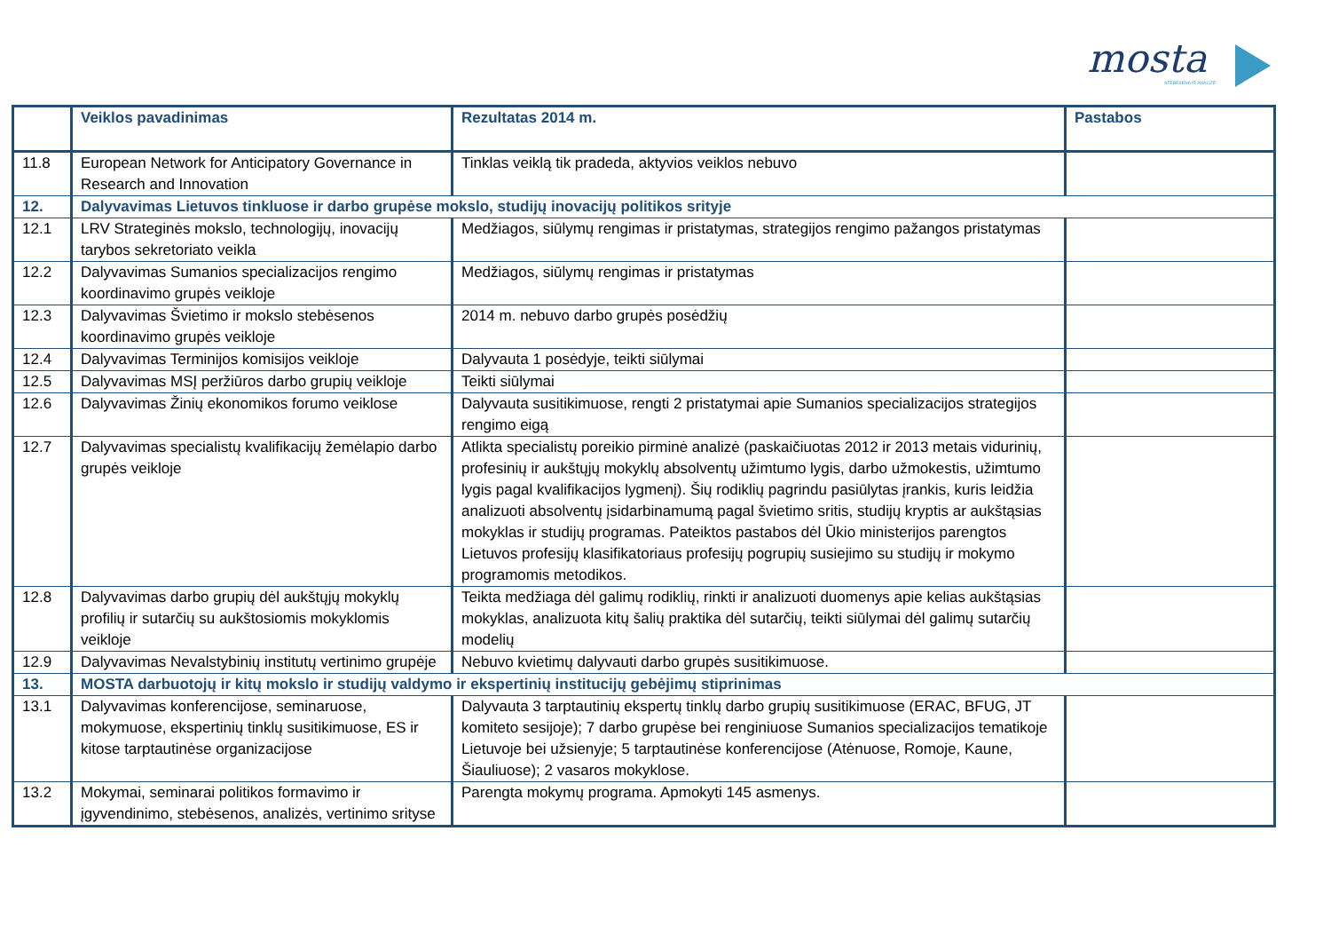mosta
STEBĖSENA IR ANALIZĖ
| | Veiklos pavadinimas | Rezultatas 2014 m. | Pastabos |
| --- | --- | --- | --- |
| 11.8 | European Network for Anticipatory Governance in Research and Innovation | Tinklas veiklą tik pradeda, aktyvios veiklos nebuvo | |
| 12. | Dalyvavimas Lietuvos tinkluose ir darbo grupėse mokslo, studijų inovacijų politikos srityje | | |
| 12.1 | LRV Strateginės mokslo, technologijų, inovacijų tarybos sekretoriato veikla | Medžiagos, siūlymų rengimas ir pristatymas, strategijos rengimo pažangos pristatymas | |
| 12.2 | Dalyvavimas Sumanios specializacijos rengimo koordinavimo grupės veikloje | Medžiagos, siūlymų rengimas ir pristatymas | |
| 12.3 | Dalyvavimas Švietimo ir mokslo stebėsenos koordinavimo grupės veikloje | 2014 m. nebuvo darbo grupės posėdžių | |
| 12.4 | Dalyvavimas Terminijos komisijos veikloje | Dalyvauta 1 posėdyje, teikti siūlymai | |
| 12.5 | Dalyvavimas MSĮ peržiūros darbo grupių veikloje | Teikti siūlymai | |
| 12.6 | Dalyvavimas Žinių ekonomikos forumo veiklose | Dalyvauta susitikimuose, rengti 2 pristatymai apie Sumanios specializacijos strategijos rengimo eigą | |
| 12.7 | Dalyvavimas specialistų kvalifikacijų žemėlapio darbo grupės veikloje | Atlikta specialistų poreikio pirminė analizė (paskaičiuotas 2012 ir 2013 metais vidurinių, profesinių ir aukštųjų mokyklų absolventų užimtumo lygis, darbo užmokestis, užimtumo lygis pagal kvalifikacijos lygmenį). Šių rodiklių pagrindu pasiūlytas įrankis, kuris leidžia analizuoti absolventų įsidarbinamumą pagal švietimo sritis, studijų kryptis ar aukštąsias mokyklas ir studijų programas. Pateiktos pastabos dėl Ūkio ministerijos parengtos Lietuvos profesijų klasifikatoriaus profesijų pogrupių susiejimo su studijų ir mokymo programomis metodikos. | |
| 12.8 | Dalyvavimas darbo grupių dėl aukštųjų mokyklų profilių ir sutarčių su aukštosiomis mokyklomis veikloje | Teikta medžiaga dėl galimų rodiklių, rinkti ir analizuoti duomenys apie kelias aukštąsias mokyklas, analizuota kitų šalių praktika dėl sutarčių, teikti siūlymai dėl galimų sutarčių modelių | |
| 12.9 | Dalyvavimas Nevalstybinių institutų vertinimo grupėje | Nebuvo kvietimų dalyvauti darbo grupės susitikimuose. | |
| 13. | MOSTA darbuotojų ir kitų mokslo ir studijų valdymo ir ekspertinių institucijų gebėjimų stiprinimas | | |
| 13.1 | Dalyvavimas konferencijose, seminaruose, mokymuose, ekspertinių tinklų susitikimuose, ES ir kitose tarptautinėse organizacijose | Dalyvauta 3 tarptautinių ekspertų tinklų darbo grupių susitikimuose (ERAC, BFUG, JT komiteto sesijoje); 7 darbo grupėse bei renginiuose Sumanios specializacijos tematikoje Lietuvoje bei užsienyje; 5 tarptautinėse konferencijose (Atėnuose, Romoje, Kaune, Šiauliuose); 2 vasaros mokyklose. | |
| 13.2 | Mokymai, seminarai politikos formavimo ir įgyvendinimo, stebėsenos, analizės, vertinimo srityse | Parengta mokymų programa. Apmokyti 145 asmenys. | |